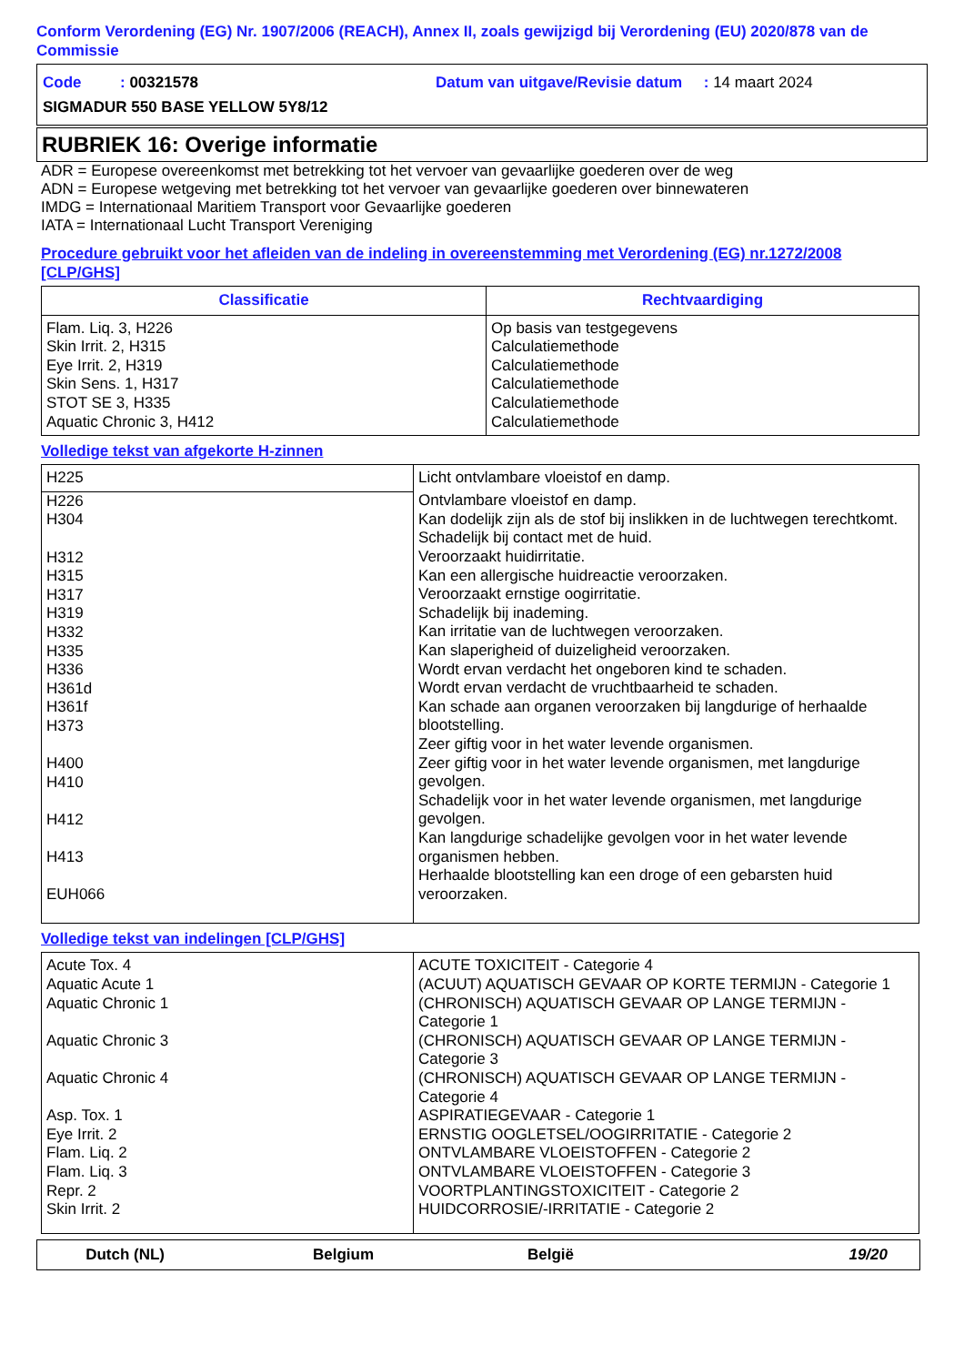Conform Verordening (EG) Nr. 1907/2006 (REACH), Annex II, zoals gewijzigd bij Verordening (EU) 2020/878 van de Commissie
| Code : 00321578 | Datum van uitgave/Revisie datum : 14 maart 2024 |
| SIGMADUR 550 BASE YELLOW 5Y8/12 | |
RUBRIEK 16: Overige informatie
ADR = Europese overeenkomst met betrekking tot het vervoer van gevaarlijke goederen over de weg
ADN = Europese wetgeving met betrekking tot het vervoer van gevaarlijke goederen over binnewateren
IMDG = Internationaal Maritiem Transport voor Gevaarlijke goederen
IATA = Internationaal Lucht Transport Vereniging
Procedure gebruikt voor het afleiden van de indeling in overeenstemming met Verordening (EG) nr.1272/2008 [CLP/GHS]
| Classificatie | Rechtvaardiging |
| --- | --- |
| Flam. Liq. 3, H226 Skin Irrit. 2, H315 Eye Irrit. 2, H319 Skin Sens. 1, H317 STOT SE 3, H335 Aquatic Chronic 3, H412 | Op basis van testgegevens Calculatiemethode Calculatiemethode Calculatiemethode Calculatiemethode Calculatiemethode |
Volledige tekst van afgekorte H-zinnen
| H225 | Licht ontvlambare vloeistof en damp. |
| H226 H304 H312 H315 H317 H319 H332 H335 H336 H361d H361f H373 H400 H410 H412 H413 EUH066 | Ontvlambare vloeistof en damp. Kan dodelijk zijn als de stof bij inslikken in de luchtwegen terechtkomt. Schadelijk bij contact met de huid. Veroorzaakt huidirritatie. Kan een allergische huidreactie veroorzaken. Veroorzaakt ernstige oogirritatie. Schadelijk bij inademing. Kan irritatie van de luchtwegen veroorzaken. Kan slaperigheid of duizeligheid veroorzaken. Wordt ervan verdacht het ongeboren kind te schaden. Wordt ervan verdacht de vruchtbaarheid te schaden. Kan schade aan organen veroorzaken bij langdurige of herhaalde blootstelling. Zeer giftig voor in het water levende organismen. Zeer giftig voor in het water levende organismen, met langdurige gevolgen. Schadelijk voor in het water levende organismen, met langdurige gevolgen. Kan langdurige schadelijke gevolgen voor in het water levende organismen hebben. Herhaalde blootstelling kan een droge of een gebarsten huid veroorzaken. |
Volledige tekst van indelingen [CLP/GHS]
| Acute Tox. 4 Aquatic Acute 1 Aquatic Chronic 1 Aquatic Chronic 3 Aquatic Chronic 4 Asp. Tox. 1 Eye Irrit. 2 Flam. Liq. 2 Flam. Liq. 3 Repr. 2 Skin Irrit. 2 | ACUTE TOXICITEIT - Categorie 4 (ACUUT) AQUATISCH GEVAAR OP KORTE TERMIJN - Categorie 1 (CHRONISCH) AQUATISCH GEVAAR OP LANGE TERMIJN - Categorie 1 (CHRONISCH) AQUATISCH GEVAAR OP LANGE TERMIJN - Categorie 3 (CHRONISCH) AQUATISCH GEVAAR OP LANGE TERMIJN - Categorie 4 ASPIRATIEGEVAAR - Categorie 1 ERNSTIG OOGLETSEL/OOGIRRITATIE - Categorie 2 ONTVLAMBARE VLOEISTOFFEN - Categorie 2 ONTVLAMBARE VLOEISTOFFEN - Categorie 3 VOORTPLANTINGSTOXICITEIT - Categorie 2 HUIDCORROSIE/-IRRITATIE - Categorie 2 |
Dutch (NL) Belgium België 19/20